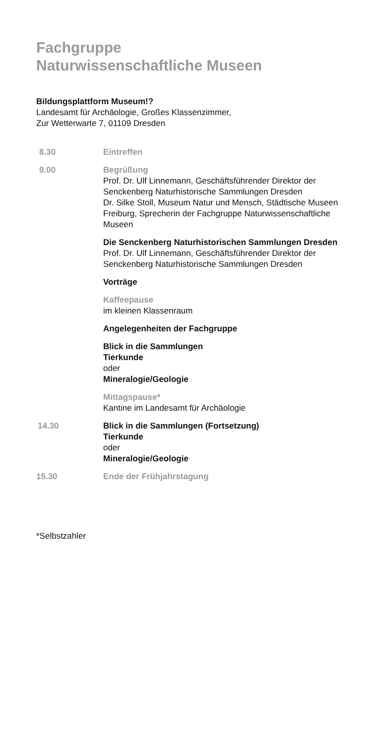Fachgruppe
Naturwissenschaftliche Museen
Bildungsplattform Museum!?
Landesamt für Archäologie, Großes Klassenzimmer,
Zur Wetterwarte 7, 01109 Dresden
8.30 Eintreffen
9.00 Begrüßung
Prof. Dr. Ulf Linnemann, Geschäftsführender Direktor der Senckenberg Naturhistorische Sammlungen Dresden
Dr. Silke Stoll, Museum Natur und Mensch, Städtische Museen Freiburg, Sprecherin der Fachgruppe Naturwissenschaftliche Museen
Die Senckenberg Naturhistorischen Sammlungen Dresden
Prof. Dr. Ulf Linnemann, Geschäftsführender Direktor der Senckenberg Naturhistorische Sammlungen Dresden
Vorträge
Kaffeepause
im kleinen Klassenraum
Angelegenheiten der Fachgruppe
Blick in die Sammlungen
Tierkunde
oder
Mineralogie/Geologie
Mittagspause*
Kantine im Landesamt für Archäologie
14.30 Blick in die Sammlungen (Fortsetzung)
Tierkunde
oder
Mineralogie/Geologie
15.30 Ende der Frühjahrstagung
*Selbstzahler